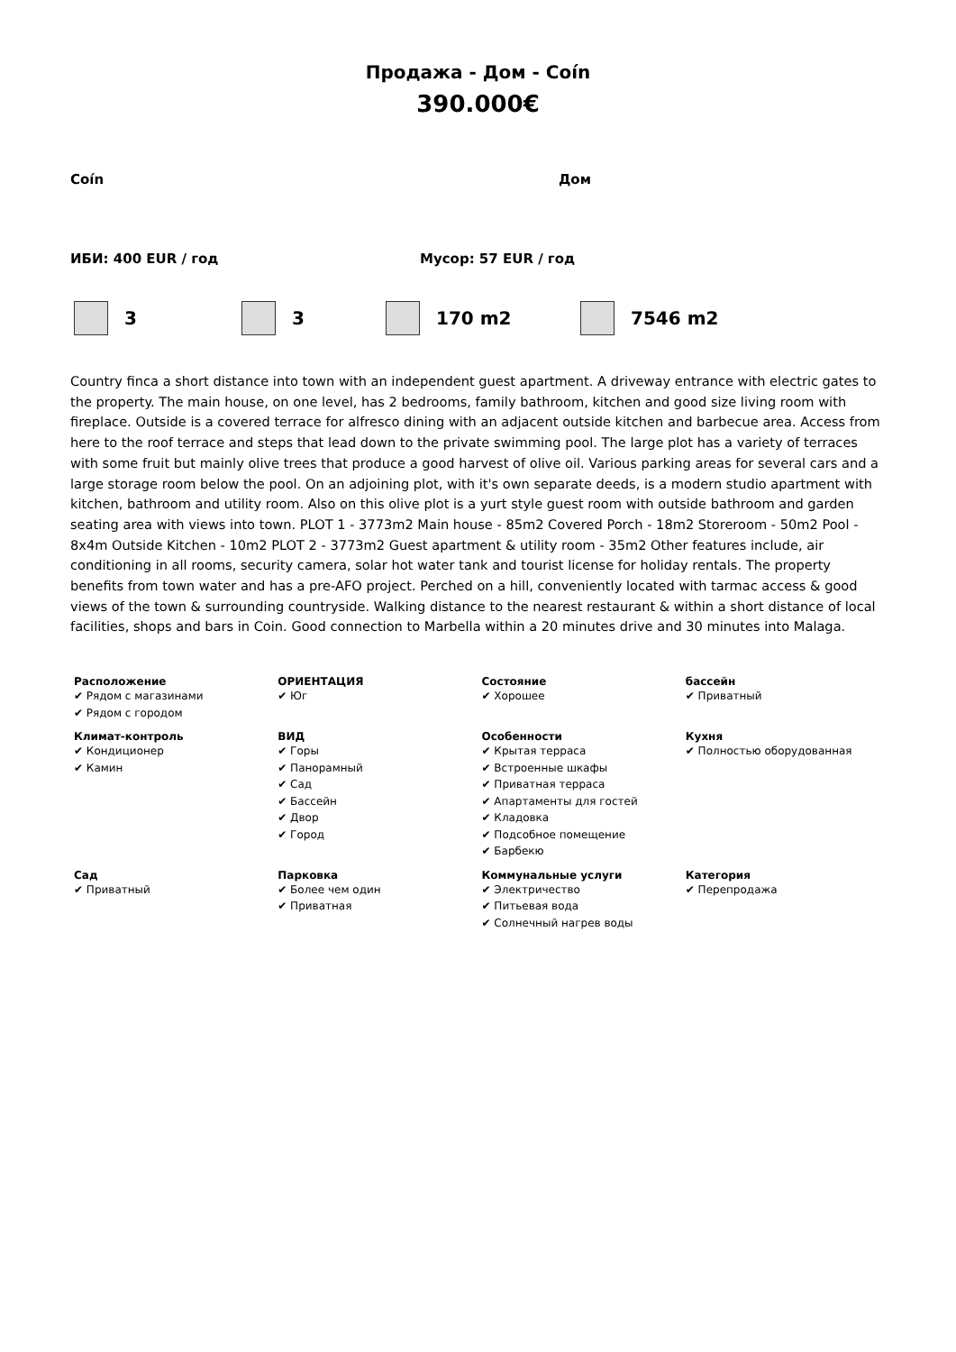Продажа - Дом - Coín
390.000€
Coín Дом
ИБИ: 400 EUR / год Мусор: 57 EUR / год
3 3 170 m2 7546 m2
Country finca a short distance into town with an independent guest apartment. A driveway entrance with electric gates to the property. The main house, on one level, has 2 bedrooms, family bathroom, kitchen and good size living room with fireplace. Outside is a covered terrace for alfresco dining with an adjacent outside kitchen and barbecue area. Access from here to the roof terrace and steps that lead down to the private swimming pool. The large plot has a variety of terraces with some fruit but mainly olive trees that produce a good harvest of olive oil. Various parking areas for several cars and a large storage room below the pool. On an adjoining plot, with it's own separate deeds, is a modern studio apartment with kitchen, bathroom and utility room. Also on this olive plot is a yurt style guest room with outside bathroom and garden seating area with views into town. PLOT 1 - 3773m2 Main house - 85m2 Covered Porch - 18m2 Storeroom - 50m2 Pool - 8x4m Outside Kitchen - 10m2 PLOT 2 - 3773m2 Guest apartment & utility room - 35m2 Other features include, air conditioning in all rooms, security camera, solar hot water tank and tourist license for holiday rentals. The property benefits from town water and has a pre-AFO project. Perched on a hill, conveniently located with tarmac access & good views of the town & surrounding countryside. Walking distance to the nearest restaurant & within a short distance of local facilities, shops and bars in Coin. Good connection to Marbella within a 20 minutes drive and 30 minutes into Malaga.
| Расположение ✔ Рядом с магазинами ✔ Рядом с городом | ОРИЕНТАЦИЯ ✔ Юг | Состояние ✔ Хорошее | бассейн ✔ Приватный |
| Климат-контроль ✔ Кондиционер ✔ Камин | ВИД ✔ Горы ✔ Панорамный ✔ Сад ✔ Бассейн ✔ Двор ✔ Город | Особенности ✔ Крытая терраса ✔ Встроенные шкафы ✔ Приватная терраса ✔ Апартаменты для гостей ✔ Кладовка ✔ Подсобное помещение ✔ Барбекю | Кухня ✔ Полностью оборудованная |
| Сад ✔ Приватный | Парковка ✔ Более чем один ✔ Приватная | Коммунальные услуги ✔ Электричество ✔ Питьевая вода ✔ Солнечный нагрев воды | Категория ✔ Перепродажа |